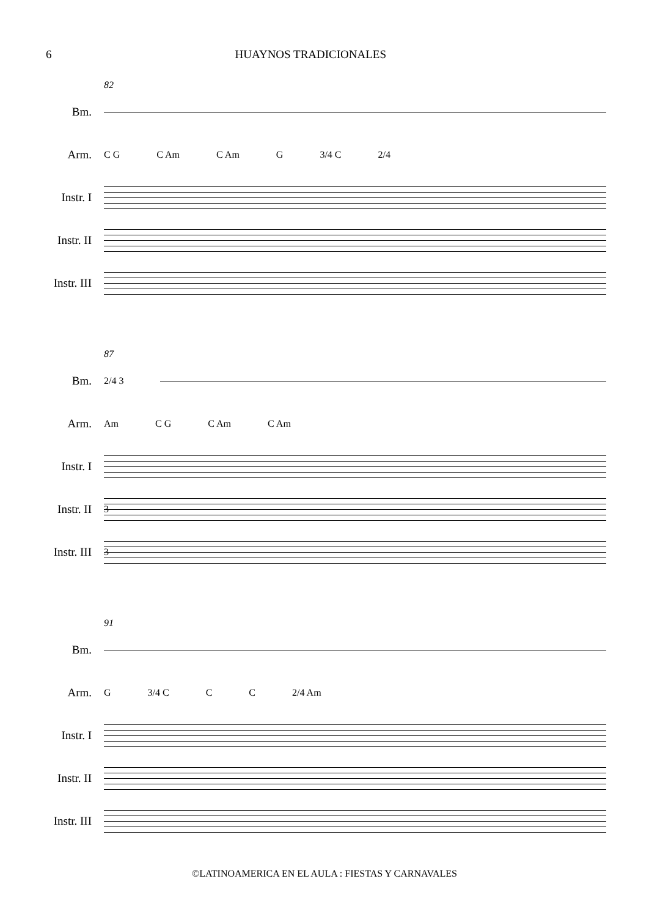6 HUAYNOS TRADICIONALES
82
Bm.
Arm.
C G C Am C Am G 3/4 C 2/4
Instr. I
Instr. II
Instr. III
87
Bm.
2/4 3
Arm.
Am C G C Am C Am
Instr. I
Instr. II
3
Instr. III
3
91
Bm.
Arm.
G 3/4 C C C 2/4 Am
Instr. I
Instr. II
Instr. III
©LATINOAMERICA EN EL AULA : FIESTAS Y CARNAVALES